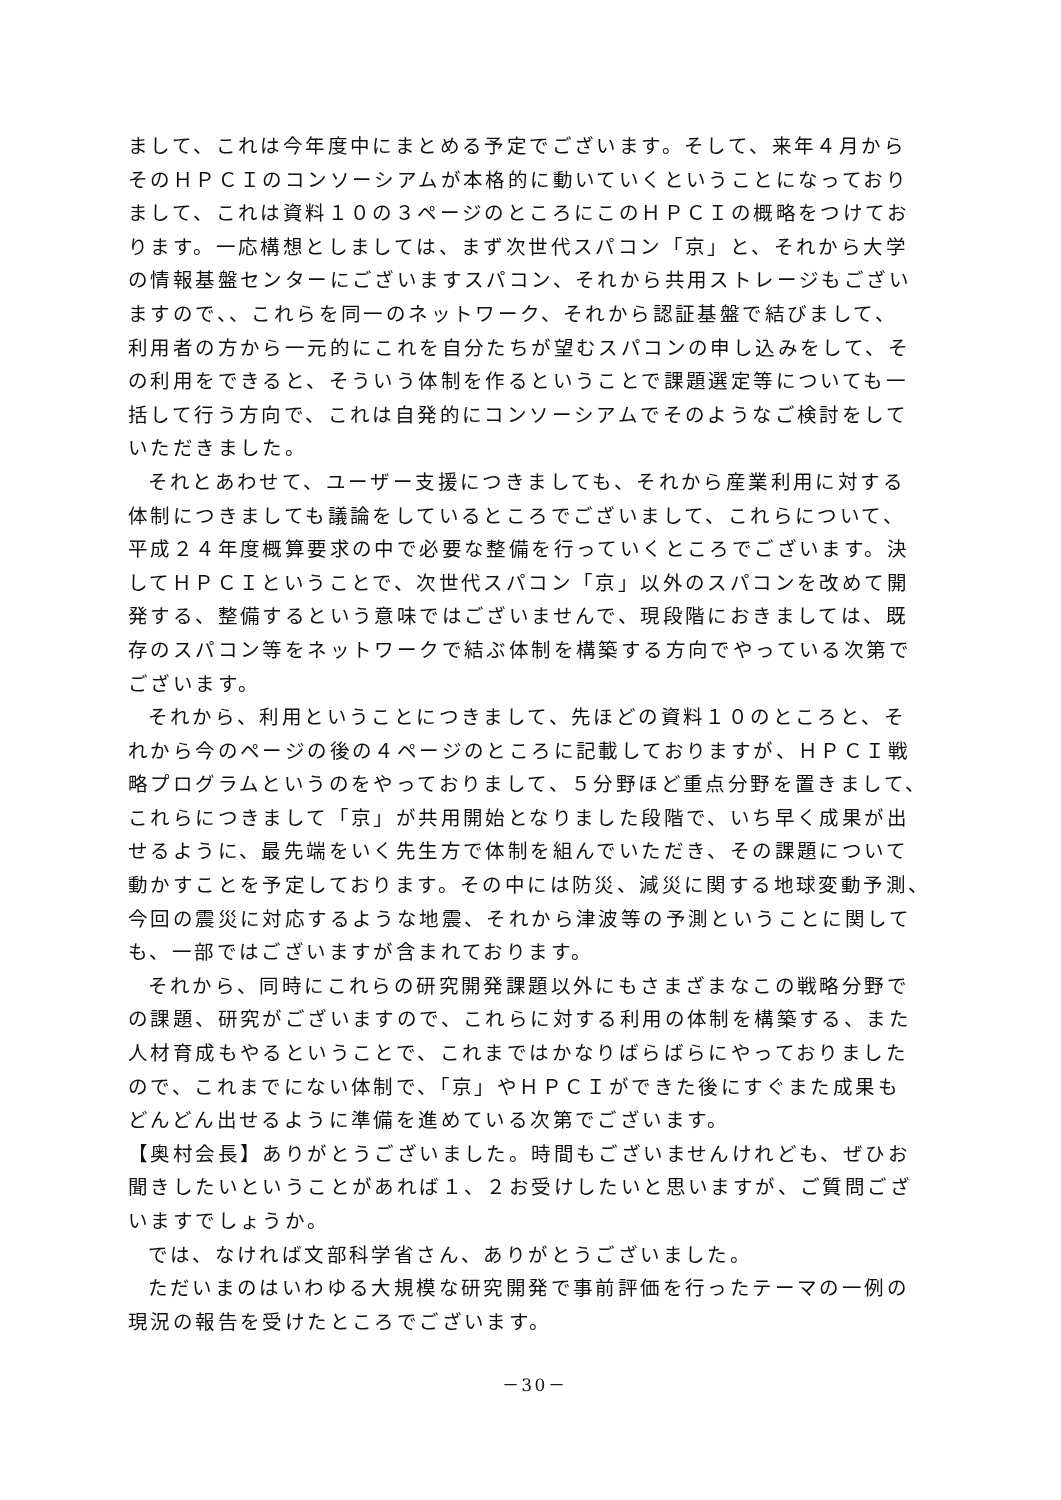まして、これは今年度中にまとめる予定でございます。そして、来年４月から
そのＨＰＣＩのコンソーシアムが本格的に動いていくということになっており
まして、これは資料１０の３ページのところにこのＨＰＣＩの概略をつけてお
ります。一応構想としましては、まず次世代スパコン「京」と、それから大学
の情報基盤センターにございますスパコン、それから共用ストレージもござい
ますので、、これらを同一のネットワーク、それから認証基盤で結びまして、
利用者の方から一元的にこれを自分たちが望むスパコンの申し込みをして、そ
の利用をできると、そういう体制を作るということで課題選定等についても一
括して行う方向で、これは自発的にコンソーシアムでそのようなご検討をして
いただきました。
それとあわせて、ユーザー支援につきましても、それから産業利用に対する
体制につきましても議論をしているところでございまして、これらについて、
平成２４年度概算要求の中で必要な整備を行っていくところでございます。決
してＨＰＣＩということで、次世代スパコン「京」以外のスパコンを改めて開
発する、整備するという意味ではございませんで、現段階におきましては、既
存のスパコン等をネットワークで結ぶ体制を構築する方向でやっている次第で
ございます。
それから、利用ということにつきまして、先ほどの資料１０のところと、そ
れから今のページの後の４ページのところに記載しておりますが、ＨＰＣＩ戦
略プログラムというのをやっておりまして、５分野ほど重点分野を置きまして、
これらにつきまして「京」が共用開始となりました段階で、いち早く成果が出
せるように、最先端をいく先生方で体制を組んでいただき、その課題について
動かすことを予定しております。その中には防災、減災に関する地球変動予測、
今回の震災に対応するような地震、それから津波等の予測ということに関して
も、一部ではございますが含まれております。
それから、同時にこれらの研究開発課題以外にもさまざまなこの戦略分野で
の課題、研究がございますので、これらに対する利用の体制を構築する、また
人材育成もやるということで、これまではかなりばらばらにやっておりました
ので、これまでにない体制で、「京」やＨＰＣＩができた後にすぐまた成果も
どんどん出せるように準備を進めている次第でございます。
【奥村会長】ありがとうございました。時間もございませんけれども、ぜひお
聞きしたいということがあれば１、２お受けしたいと思いますが、ご質問ござ
いますでしょうか。
では、なければ文部科学省さん、ありがとうございました。
ただいまのはいわゆる大規模な研究開発で事前評価を行ったテーマの一例の
現況の報告を受けたところでございます。
－30－